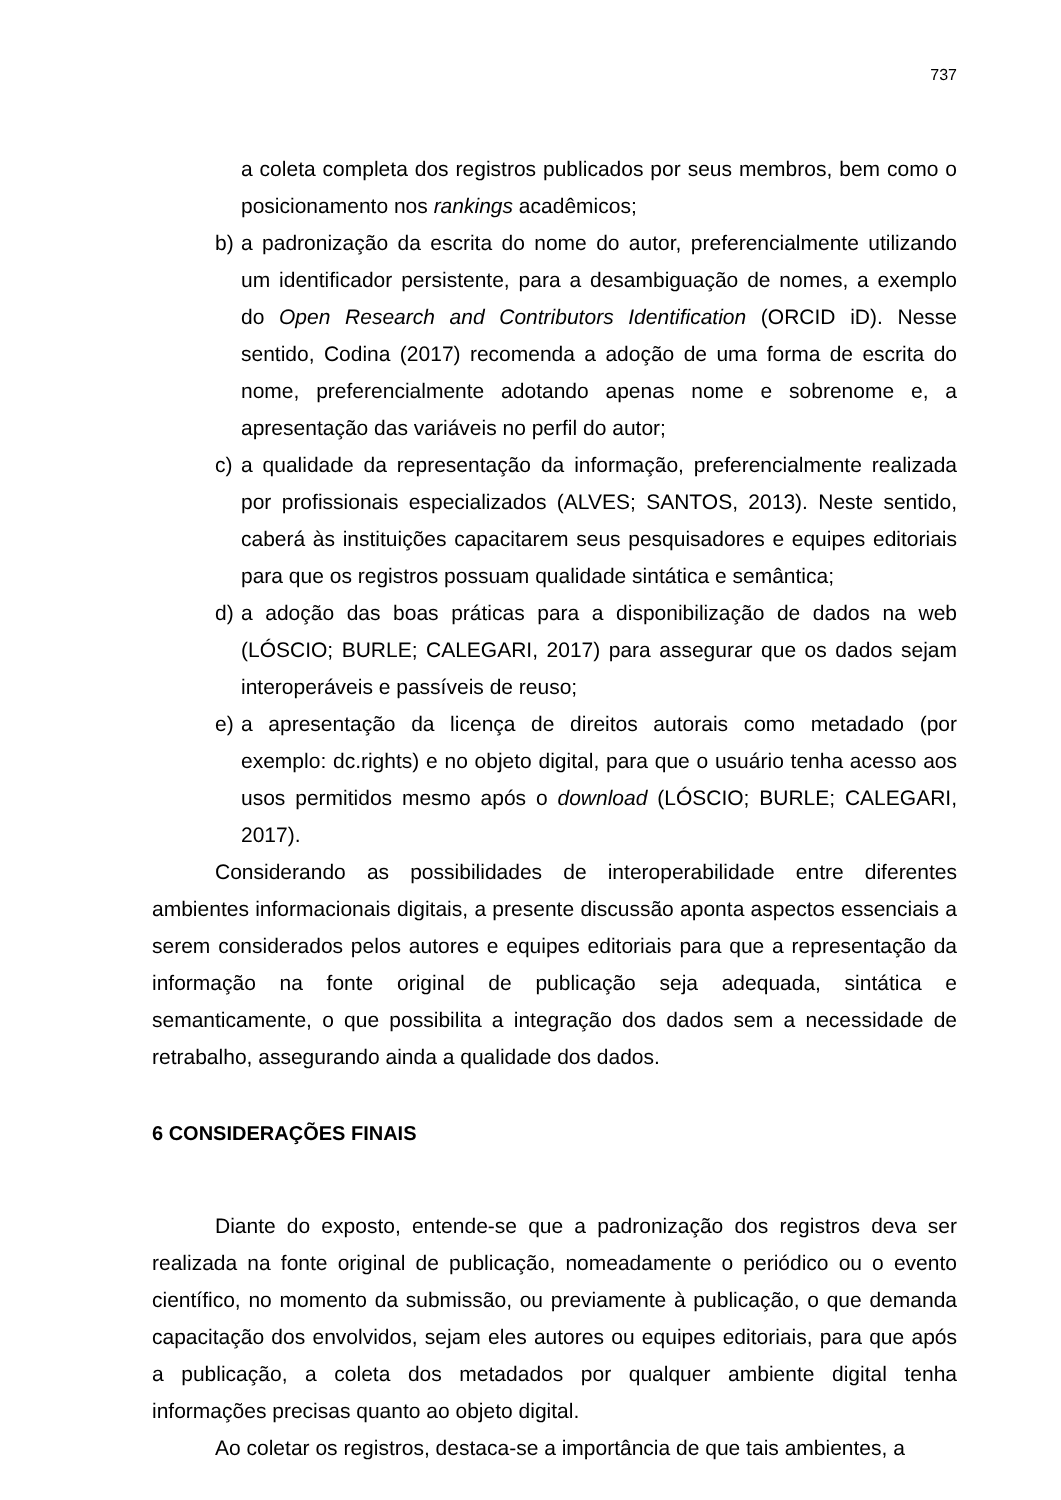737
a coleta completa dos registros publicados por seus membros, bem como o posicionamento nos rankings acadêmicos;
b) a padronização da escrita do nome do autor, preferencialmente utilizando um identificador persistente, para a desambiguação de nomes, a exemplo do Open Research and Contributors Identification (ORCID iD). Nesse sentido, Codina (2017) recomenda a adoção de uma forma de escrita do nome, preferencialmente adotando apenas nome e sobrenome e, a apresentação das variáveis no perfil do autor;
c) a qualidade da representação da informação, preferencialmente realizada por profissionais especializados (ALVES; SANTOS, 2013). Neste sentido, caberá às instituições capacitarem seus pesquisadores e equipes editoriais para que os registros possuam qualidade sintática e semântica;
d) a adoção das boas práticas para a disponibilização de dados na web (LÓSCIO; BURLE; CALEGARI, 2017) para assegurar que os dados sejam interoperáveis e passíveis de reuso;
e) a apresentação da licença de direitos autorais como metadado (por exemplo: dc.rights) e no objeto digital, para que o usuário tenha acesso aos usos permitidos mesmo após o download (LÓSCIO; BURLE; CALEGARI, 2017).
Considerando as possibilidades de interoperabilidade entre diferentes ambientes informacionais digitais, a presente discussão aponta aspectos essenciais a serem considerados pelos autores e equipes editoriais para que a representação da informação na fonte original de publicação seja adequada, sintática e semanticamente, o que possibilita a integração dos dados sem a necessidade de retrabalho, assegurando ainda a qualidade dos dados.
6 CONSIDERAÇÕES FINAIS
Diante do exposto, entende-se que a padronização dos registros deva ser realizada na fonte original de publicação, nomeadamente o periódico ou o evento científico, no momento da submissão, ou previamente à publicação, o que demanda capacitação dos envolvidos, sejam eles autores ou equipes editoriais, para que após a publicação, a coleta dos metadados por qualquer ambiente digital tenha informações precisas quanto ao objeto digital.
Ao coletar os registros, destaca-se a importância de que tais ambientes, a